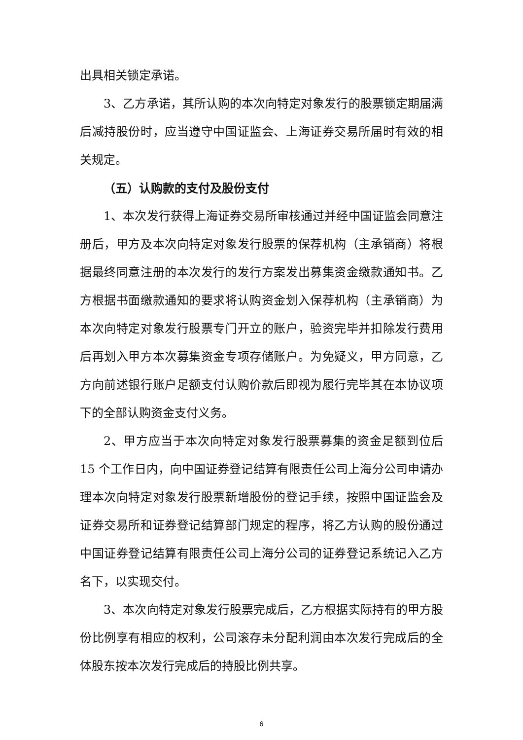出具相关锁定承诺。
3、乙方承诺，其所认购的本次向特定对象发行的股票锁定期届满后减持股份时，应当遵守中国证监会、上海证券交易所届时有效的相关规定。
（五）认购款的支付及股份支付
1、本次发行获得上海证券交易所审核通过并经中国证监会同意注册后，甲方及本次向特定对象发行股票的保荐机构（主承销商）将根据最终同意注册的本次发行的发行方案发出募集资金缴款通知书。乙方根据书面缴款通知的要求将认购资金划入保荐机构（主承销商）为本次向特定对象发行股票专门开立的账户，验资完毕并扣除发行费用后再划入甲方本次募集资金专项存储账户。为免疑义，甲方同意，乙方向前述银行账户足额支付认购价款后即视为履行完毕其在本协议项下的全部认购资金支付义务。
2、甲方应当于本次向特定对象发行股票募集的资金足额到位后15 个工作日内，向中国证券登记结算有限责任公司上海分公司申请办理本次向特定对象发行股票新增股份的登记手续，按照中国证监会及证券交易所和证券登记结算部门规定的程序，将乙方认购的股份通过中国证券登记结算有限责任公司上海分公司的证券登记系统记入乙方名下，以实现交付。
3、本次向特定对象发行股票完成后，乙方根据实际持有的甲方股份比例享有相应的权利，公司滚存未分配利润由本次发行完成后的全体股东按本次发行完成后的持股比例共享。
6